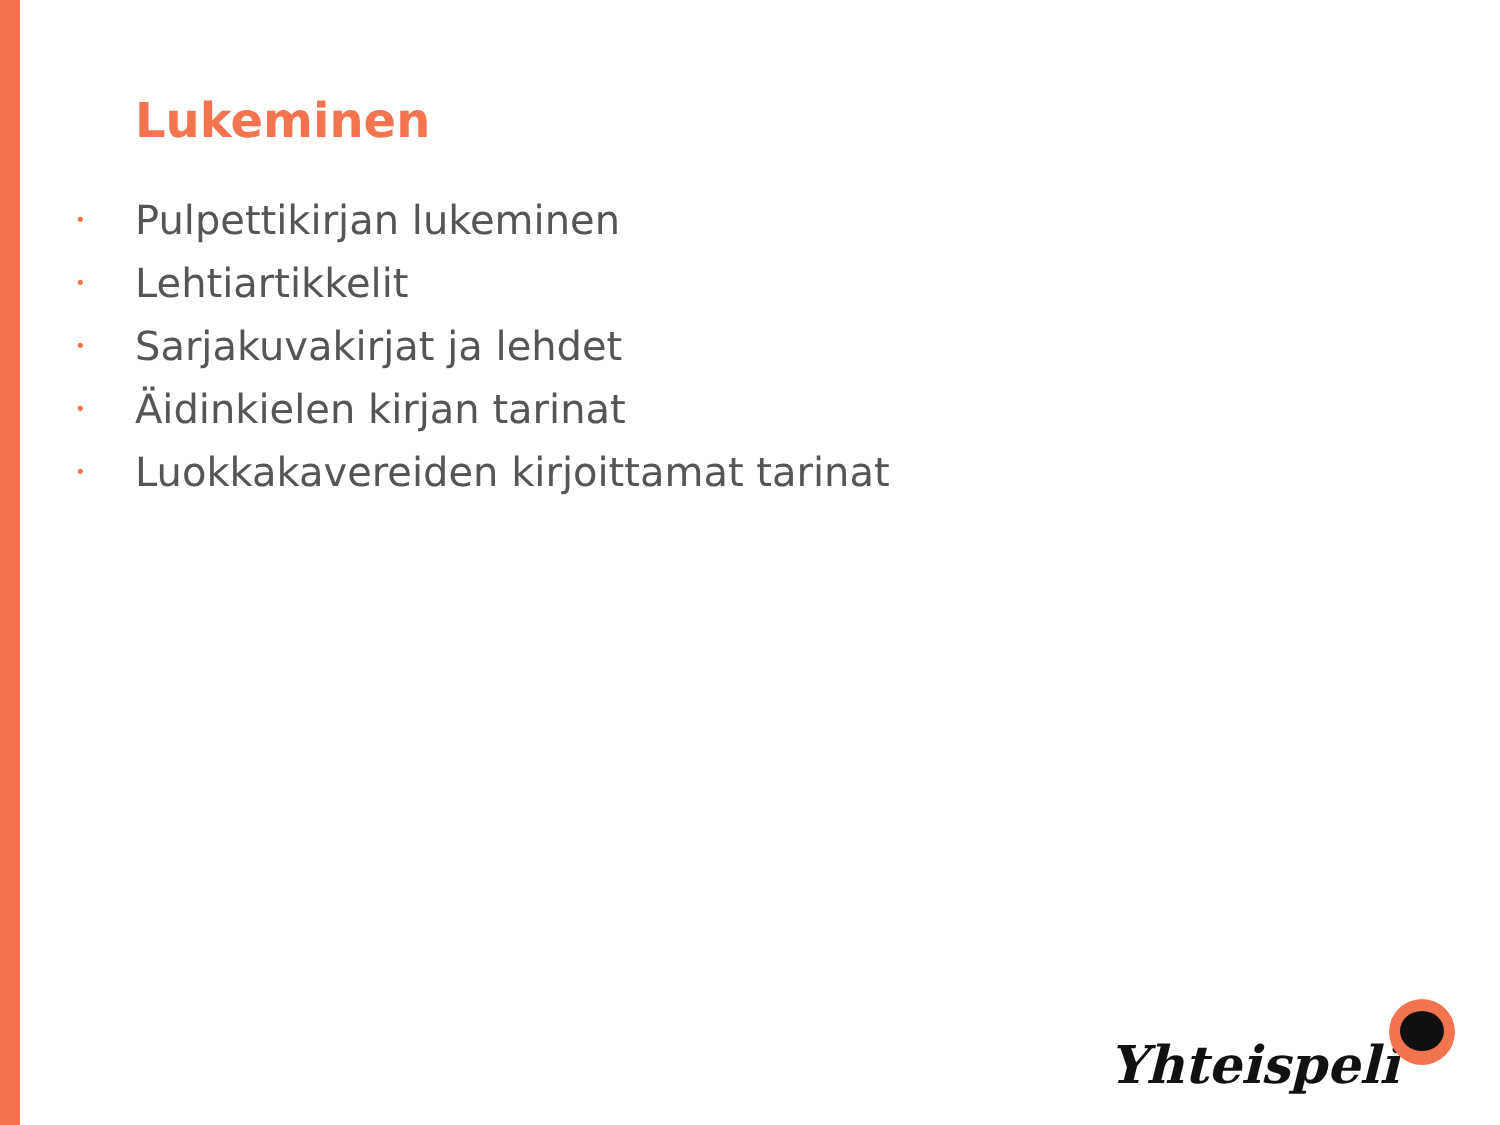Lukeminen
• Pulpettikirjan lukeminen
• Lehtiartikkelit
• Sarjakuvakirjat ja lehdet
• Äidinkielen kirjan tarinat
• Luokkakavereiden kirjoittamat tarinat
Yhteispeli